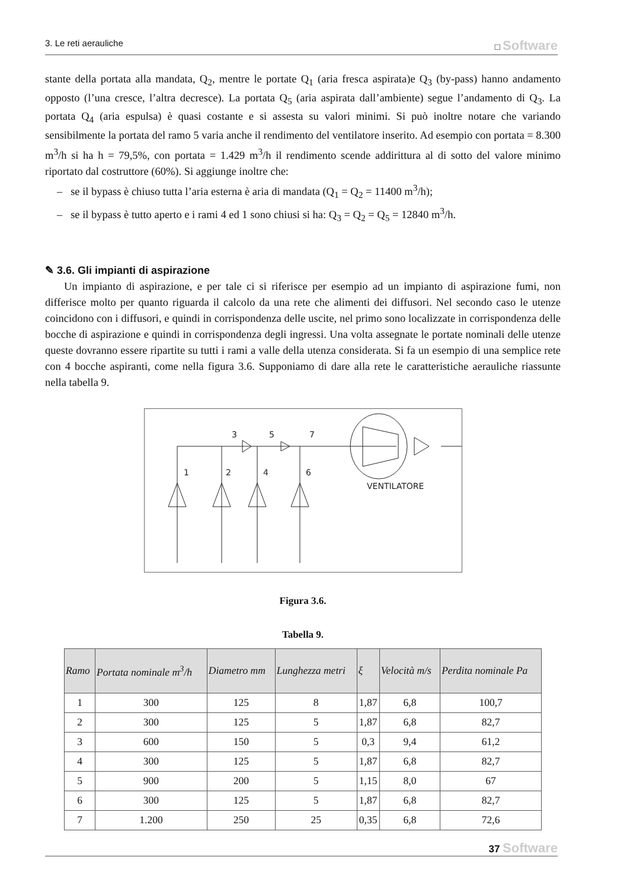3. Le reti aerauliche □ Software
stante della portata alla mandata, Q<sub>2</sub>, mentre le portate Q<sub>1</sub> (aria fresca aspirata)e Q<sub>3</sub> (by-pass) hanno andamento opposto (l’una cresce, l’altra decresce). La portata Q<sub>5</sub> (aria aspirata dall’ambiente) segue l’andamento di Q<sub>3</sub>. La portata Q<sub>4</sub> (aria espulsa) è quasi costante e si assesta su valori minimi. Si può inoltre notare che variando sensibilmente la portata del ramo 5 varia anche il rendimento del ventilatore inserito. Ad esempio con portata = 8.300 m<sup>3</sup>/h si ha h = 79,5%, con portata = 1.429 m<sup>3</sup>/h il rendimento scende addirittura al di sotto del valore minimo riportato dal costruttore (60%). Si aggiunge inoltre che:
– se il bypass è chiuso tutta l’aria esterna è aria di mandata (Q<sub>1</sub> = Q<sub>2</sub> = 11400 m<sup>3</sup>/h);
– se il bypass è tutto aperto e i rami 4 ed 1 sono chiusi si ha: Q<sub>3</sub> = Q<sub>2</sub> = Q<sub>5</sub> = 12840 m<sup>3</sup>/h.
✎ 3.6. Gli impianti di aspirazione
Un impianto di aspirazione, e per tale ci si riferisce per esempio ad un impianto di aspirazione fumi, non differisce molto per quanto riguarda il calcolo da una rete che alimenti dei diffusori. Nel secondo caso le utenze coincidono con i diffusori, e quindi in corrispondenza delle uscite, nel primo sono localizzate in corrispondenza delle bocche di aspirazione e quindi in corrispondenza degli ingressi. Una volta assegnate le portate nominali delle utenze queste dovranno essere ripartite su tutti i rami a valle della utenza considerata. Si fa un esempio di una semplice rete con 4 bocche aspiranti, come nella figura 3.6. Supponiamo di dare alla rete le caratteristiche aerauliche riassunte nella tabella 9.
3
5
7
1
2
4
6
VENTILATORE
Figura 3.6.
Tabella 9.
| Ramo | Portata nominale m<sup>3</sup>/h | Diametro mm | Lunghezza metri | ξ | Velocità m/s | Perdita nominale Pa |
| --- | --- | --- | --- | --- | --- | --- |
| 1 | 300 | 125 | 8 | 1,87 | 6,8 | 100,7 |
| 2 | 300 | 125 | 5 | 1,87 | 6,8 | 82,7 |
| 3 | 600 | 150 | 5 | 0,3 | 9,4 | 61,2 |
| 4 | 300 | 125 | 5 | 1,87 | 6,8 | 82,7 |
| 5 | 900 | 200 | 5 | 1,15 | 8,0 | 67 |
| 6 | 300 | 125 | 5 | 1,87 | 6,8 | 82,7 |
| 7 | 1.200 | 250 | 25 | 0,35 | 6,8 | 72,6 |
37 Software